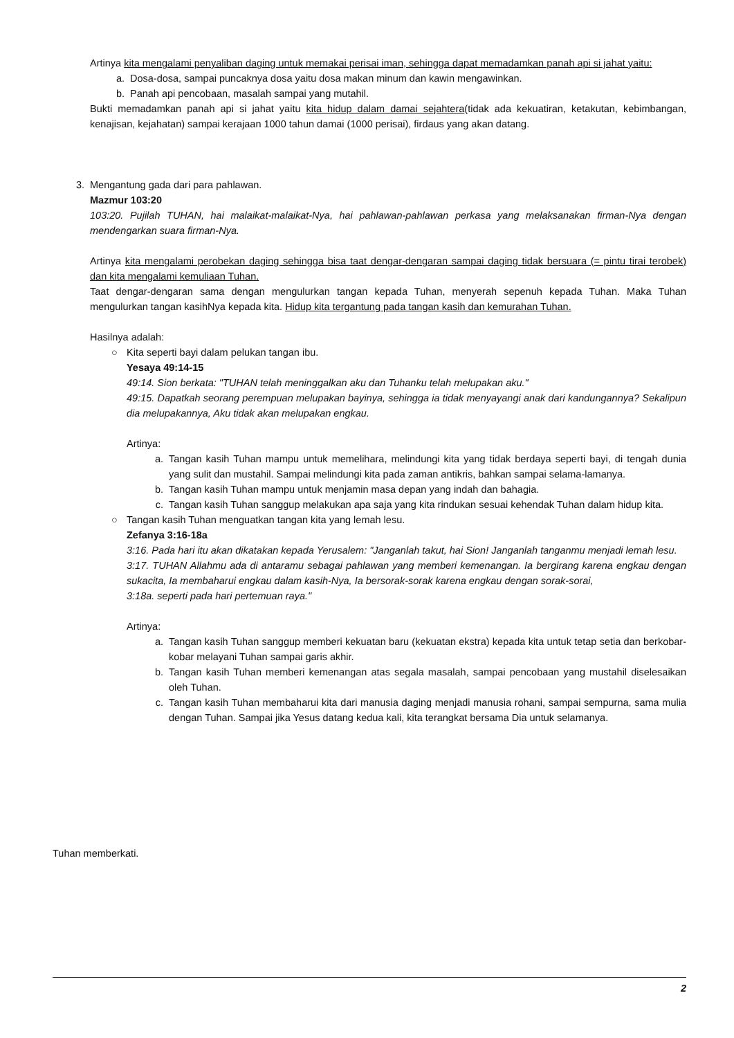Artinya kita mengalami penyaliban daging untuk memakai perisai iman, sehingga dapat memadamkan panah api si jahat yaitu:
a. Dosa-dosa, sampai puncaknya dosa yaitu dosa makan minum dan kawin mengawinkan.
b. Panah api pencobaan, masalah sampai yang mutahil.
Bukti memadamkan panah api si jahat yaitu kita hidup dalam damai sejahtera(tidak ada kekuatiran, ketakutan, kebimbangan, kenajisan, kejahatan) sampai kerajaan 1000 tahun damai (1000 perisai), firdaus yang akan datang.
3. Mengantung gada dari para pahlawan.
Mazmur 103:20
103:20. Pujilah TUHAN, hai malaikat-malaikat-Nya, hai pahlawan-pahlawan perkasa yang melaksanakan firman-Nya dengan mendengarkan suara firman-Nya.
Artinya kita mengalami perobekan daging sehingga bisa taat dengar-dengaran sampai daging tidak bersuara (= pintu tirai terobek) dan kita mengalami kemuliaan Tuhan.
Taat dengar-dengaran sama dengan mengulurkan tangan kepada Tuhan, menyerah sepenuh kepada Tuhan. Maka Tuhan mengulurkan tangan kasihNya kepada kita. Hidup kita tergantung pada tangan kasih dan kemurahan Tuhan.
Hasilnya adalah:
○ Kita seperti bayi dalam pelukan tangan ibu.
Yesaya 49:14-15
49:14. Sion berkata: "TUHAN telah meninggalkan aku dan Tuhanku telah melupakan aku."
49:15. Dapatkah seorang perempuan melupakan bayinya, sehingga ia tidak menyayangi anak dari kandungannya? Sekalipun dia melupakannya, Aku tidak akan melupakan engkau.
Artinya:
a. Tangan kasih Tuhan mampu untuk memelihara, melindungi kita yang tidak berdaya seperti bayi, di tengah dunia yang sulit dan mustahil. Sampai melindungi kita pada zaman antikris, bahkan sampai selama-lamanya.
b. Tangan kasih Tuhan mampu untuk menjamin masa depan yang indah dan bahagia.
c. Tangan kasih Tuhan sanggup melakukan apa saja yang kita rindukan sesuai kehendak Tuhan dalam hidup kita.
○ Tangan kasih Tuhan menguatkan tangan kita yang lemah lesu.
Zefanya 3:16-18a
3:16. Pada hari itu akan dikatakan kepada Yerusalem: "Janganlah takut, hai Sion! Janganlah tanganmu menjadi lemah lesu.
3:17. TUHAN Allahmu ada di antaramu sebagai pahlawan yang memberi kemenangan. Ia bergirang karena engkau dengan sukacita, Ia membaharui engkau dalam kasih-Nya, Ia bersorak-sorak karena engkau dengan sorak-sorai,
3:18a. seperti pada hari pertemuan raya."
Artinya:
a. Tangan kasih Tuhan sanggup memberi kekuatan baru (kekuatan ekstra) kepada kita untuk tetap setia dan berkobar-kobar melayani Tuhan sampai garis akhir.
b. Tangan kasih Tuhan memberi kemenangan atas segala masalah, sampai pencobaan yang mustahil diselesaikan oleh Tuhan.
c. Tangan kasih Tuhan membaharui kita dari manusia daging menjadi manusia rohani, sampai sempurna, sama mulia dengan Tuhan. Sampai jika Yesus datang kedua kali, kita terangkat bersama Dia untuk selamanya.
Tuhan memberkati.
2